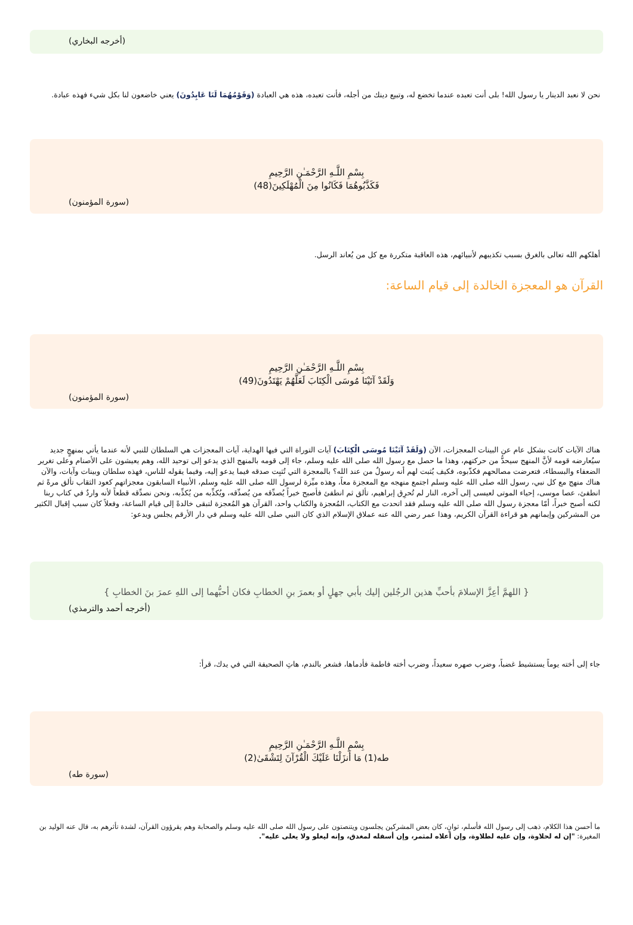(أخرجه البخاري)
نحن لا نعبد الدينار يا رسول الله! بلى أنت تعبده عندما تخضع له، وتبيع دينك من أجله، فأنت تعبده، هذه هي العبادة (وَقَوْمُهُمَا لَنَا عَابِدُونَ) يعني خاضعون لنا بكل شيء فهذه عبادة.
بِسْمِ اللَّـهِ الرَّحْمَـٰنِ الرَّحِيمِ
فَكَذَّبُوهُمَا فَكَانُوا مِنَ الْمُهْلَكِينَ(48)
(سورة المؤمنون)
أهلكهم الله تعالى بالغرق بسبب تكذيبهم لأنبيائهم، هذه العاقبة متكررة مع كل من يُعاند الرسل.
القرآن هو المعجزة الخالدة إلى قيام الساعة:
بِسْمِ اللَّـهِ الرَّحْمَـٰنِ الرَّحِيمِ
وَلَقَدْ آتَيْنَا مُوسَى الْكِتَابَ لَعَلَّهُمْ يَهْتَدُونَ(49)
(سورة المؤمنون)
هناك الآيات كانت بشكل عام عن البينات المعجزات، الآن (وَلَقَدْ آتَيْنَا مُوسَى الْكِتَابَ) آيات التوراة التي فيها الهداية، آيات المعجزات هي السلطان للنبي لأنه عندما يأتي بمنهجٍ جديد سيُعارضه قومه لأنَّ المنهج سيحدُّ من حركتهم، وهذا ما حصل مع رسول الله صلى الله عليه وسلم، جاء إلى قومه بالمنهج الذي يدعو إلى توحيد الله، وهم يعيشون على الأصنام وعلى تغرير الضعفاء والبسطاء، فتعرضت مصالحهم فكذّبوه، فكيف يُثبت لهم أنه رسولٌ من عند الله؟ بالمعجزة التي تُثبِت صدقه فيما يدعو إليه، وفيما يقوله للناس، فهذه سلطان وبينات وآيات، والآن هناك منهج مع كل نبي، رسول الله صلى الله عليه وسلم اجتمع منهجه مع المعجزة معاً، وهذه ميِّزة لرسول الله صلى الله عليه وسلم، الأنبياء السابقون معجزاتهم كعود الثقاب تألق مرةً ثم انطفئ، عصا موسى، إحياء الموتى لعيسى إلى آخره، النار لم تُحرِق إبراهيم، تألق ثم انطفئ فأصبح خبراً يُصدِّقه من يُصدِّقه، ويُكذِّبه من يُكذِّبه، ونحن نصدِّقه قطعاً لأنه واردٌ في كتاب ربنا لكنه أصبح خبراً، أمّا معجزة رسول الله صلى الله عليه وسلم فقد اتحدت مع الكتاب، المُعجزة والكتاب واحد، القرآن هو المُعجزة لتبقى خالدةً إلى قيام الساعة، وفعلاً كان سبب إقبال الكثير من المشركين وإيمانهم هو قراءة القرآن الكريم، وهذا عمر رضي الله عنه عملاق الإسلام الذي كان النبي صلى الله عليه وسلم في دار الأرقم يجلس ويدعو:
{ اللهمَّ أعِزَّ الإسلامَ بأحبِّ هذين الرجُلين إليك بأبي جهلٍ أو بعمرَ بنِ الخطابِ فكان أحبُّهما إلى اللهِ عمرَ بنَ الخطابِ }
(أخرجه أحمد والترمذي)
جاء إلى أخته يوماً يستشيط غضباً، وضرب صهره سعيداً، وضرب أخته فاطمة فأدماها، فشعر بالندم، هاتِ الصحيفة التي في يدك، قرأ:
بِسْمِ اللَّـهِ الرَّحْمَـٰنِ الرَّحِيمِ
طه(1) مَا أَنزَلْنَا عَلَيْكَ الْقُرْآنَ لِتَشْقَىٰ(2)
(سورة طه)
ما أحسن هذا الكلام، ذهب إلى رسول الله فأسلم، ثوانٍ، كان بعض المشركين يجلسون ويتنصتون على رسول الله صلى الله عليه وسلم والصحابة وهم يقرؤون القرآن، لشدة تأثرهم به، قال عنه الوليد بن المغيرة: "إن له لحلاوة، وإن عليه لطلاوة، وإن أعلاه لمثمر، وإن أسفله لمغدق، وإنه ليعلو ولا يعلى عليه".